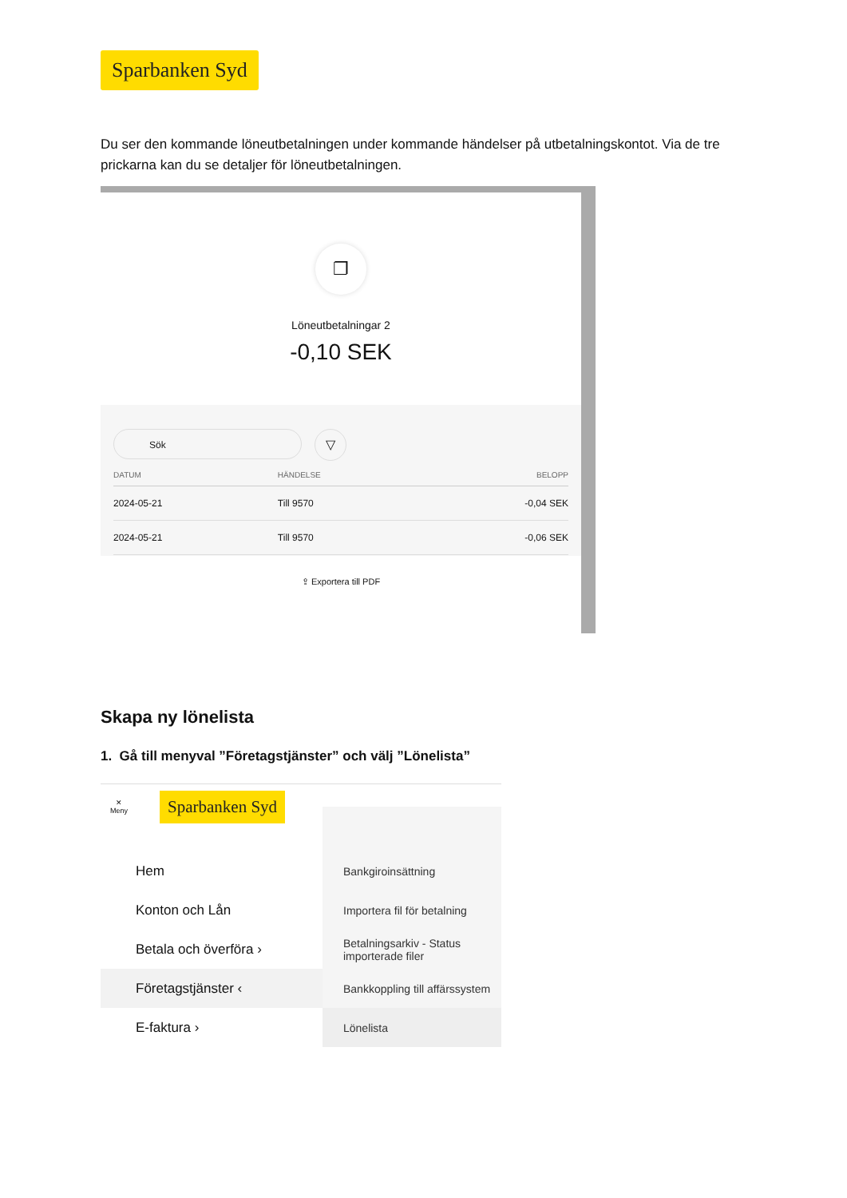Sparbanken Syd
Du ser den kommande löneutbetalningen under kommande händelser på utbetalningskontot. Via de tre prickarna kan du se detaljer för löneutbetalningen.
❐
Löneutbetalningar 2
-0,10 SEK
Sök
▽
| DATUM | HÄNDELSE | BELOPP |
| --- | --- | --- |
| 2024-05-21 | Till 9570 | -0,04 SEK |
| 2024-05-21 | Till 9570 | -0,06 SEK |
⇪ Exportera till PDF
Skapa ny lönelista
1. Gå till menyval ”Företagstjänster” och välj ”Lönelista”
✕
Meny Sparbanken Syd
Hem
Konton och Lån
Betala och överföra ›
Företagstjänster ‹
E-faktura ›
Bankgiroinsättning
Importera fil för betalning
Betalningsarkiv - Status importerade filer
Bankkoppling till affärssystem
Lönelista